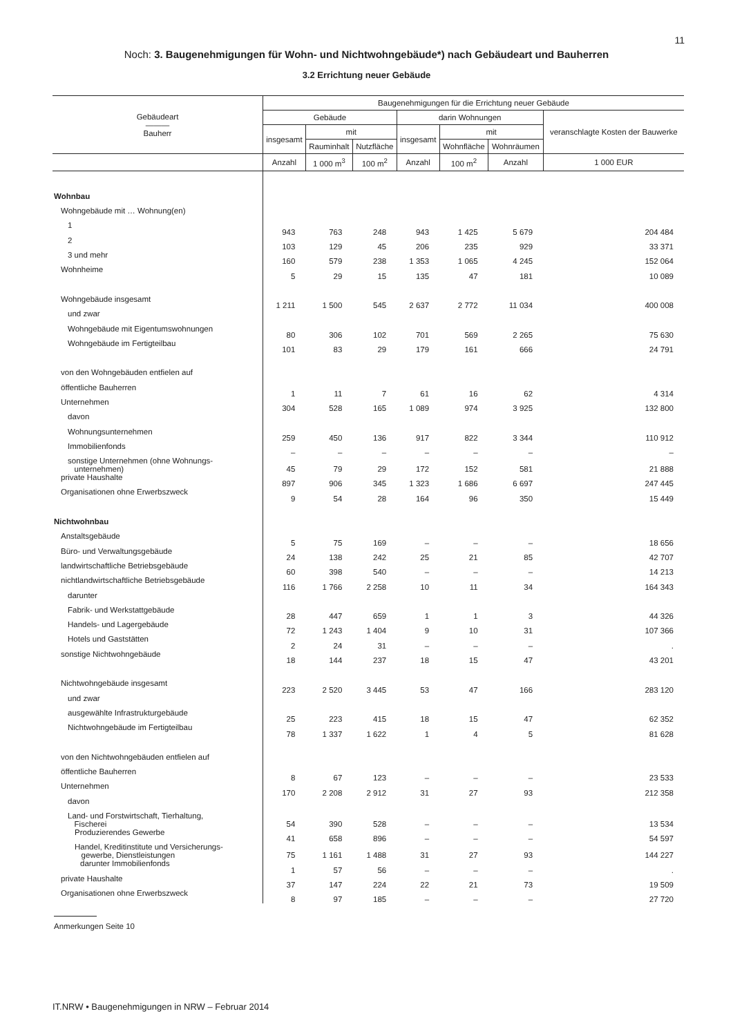11
Noch: 3. Baugenehmigungen für Wohn- und Nichtwohngebäude*) nach Gebäudeart und Bauherren
3.2 Errichtung neuer Gebäude
| Gebäudeart ——— Bauherr | Baugenehmigungen für die Errichtung neuer Gebäude | | | | | | |
| --- | --- | --- | --- | --- | --- | --- | --- |
| | Gebäude | | | darin Wohnungen | | | veranschlagte Kosten der Bauwerke |
| | insgesamt | mit | | insgesamt | mit | | |
| | | Rauminhalt | Nutzfläche | | Wohnfläche | Wohnräumen | |
| | Anzahl | 1 000 m<sup>3</sup> | 100 m<sup>2</sup> | Anzahl | 100 m<sup>2</sup> | Anzahl | 1 000 EUR |
| Wohnbau | | | | | | | |
| Wohngebäude mit … Wohnung(en) | | | | | | | |
| 1 | 943 | 763 | 248 | 943 | 1 425 | 5 679 | 204 484 |
| 2 | 103 | 129 | 45 | 206 | 235 | 929 | 33 371 |
| 3 und mehr | 160 | 579 | 238 | 1 353 | 1 065 | 4 245 | 152 064 |
| Wohnheime | 5 | 29 | 15 | 135 | 47 | 181 | 10 089 |
| Wohngebäude insgesamt | 1 211 | 1 500 | 545 | 2 637 | 2 772 | 11 034 | 400 008 |
| und zwar | | | | | | | |
| Wohngebäude mit Eigentumswohnungen | 80 | 306 | 102 | 701 | 569 | 2 265 | 75 630 |
| Wohngebäude im Fertigteilbau | 101 | 83 | 29 | 179 | 161 | 666 | 24 791 |
| von den Wohngebäuden entfielen auf | | | | | | | |
| öffentliche Bauherren | 1 | 11 | 7 | 61 | 16 | 62 | 4 314 |
| Unternehmen | 304 | 528 | 165 | 1 089 | 974 | 3 925 | 132 800 |
| davon | | | | | | | |
| Wohnungsunternehmen | 259 | 450 | 136 | 917 | 822 | 3 344 | 110 912 |
| Immobilienfonds | – | – | – | – | – | – | – |
| sonstige Unternehmen (ohne Wohnungs- unternehmen) | 45 | 79 | 29 | 172 | 152 | 581 | 21 888 |
| private Haushalte | 897 | 906 | 345 | 1 323 | 1 686 | 6 697 | 247 445 |
| Organisationen ohne Erwerbszweck | 9 | 54 | 28 | 164 | 96 | 350 | 15 449 |
| Nichtwohnbau | | | | | | | |
| Anstaltsgebäude | 5 | 75 | 169 | – | – | – | 18 656 |
| Büro- und Verwaltungsgebäude | 24 | 138 | 242 | 25 | 21 | 85 | 42 707 |
| landwirtschaftliche Betriebsgebäude | 60 | 398 | 540 | – | – | – | 14 213 |
| nichtlandwirtschaftliche Betriebsgebäude | 116 | 1 766 | 2 258 | 10 | 11 | 34 | 164 343 |
| darunter | | | | | | | |
| Fabrik- und Werkstattgebäude | 28 | 447 | 659 | 1 | 1 | 3 | 44 326 |
| Handels- und Lagergebäude | 72 | 1 243 | 1 404 | 9 | 10 | 31 | 107 366 |
| Hotels und Gaststätten | 2 | 24 | 31 | – | – | – | . |
| sonstige Nichtwohngebäude | 18 | 144 | 237 | 18 | 15 | 47 | 43 201 |
| Nichtwohngebäude insgesamt | 223 | 2 520 | 3 445 | 53 | 47 | 166 | 283 120 |
| und zwar | | | | | | | |
| ausgewählte Infrastrukturgebäude | 25 | 223 | 415 | 18 | 15 | 47 | 62 352 |
| Nichtwohngebäude im Fertigteilbau | 78 | 1 337 | 1 622 | 1 | 4 | 5 | 81 628 |
| von den Nichtwohngebäuden entfielen auf | | | | | | | |
| öffentliche Bauherren | 8 | 67 | 123 | – | – | – | 23 533 |
| Unternehmen | 170 | 2 208 | 2 912 | 31 | 27 | 93 | 212 358 |
| davon | | | | | | | |
| Land- und Forstwirtschaft, Tierhaltung, Fischerei | 54 | 390 | 528 | – | – | – | 13 534 |
| Produzierendes Gewerbe | 41 | 658 | 896 | – | – | – | 54 597 |
| Handel, Kreditinstitute und Versicherungs- gewerbe, Dienstleistungen | 75 | 1 161 | 1 488 | 31 | 27 | 93 | 144 227 |
| darunter Immobilienfonds | 1 | 57 | 56 | – | – | – | . |
| private Haushalte | 37 | 147 | 224 | 22 | 21 | 73 | 19 509 |
| Organisationen ohne Erwerbszweck | 8 | 97 | 185 | – | – | – | 27 720 |
Anmerkungen Seite 10
IT.NRW • Baugenehmigungen in NRW – Februar 2014